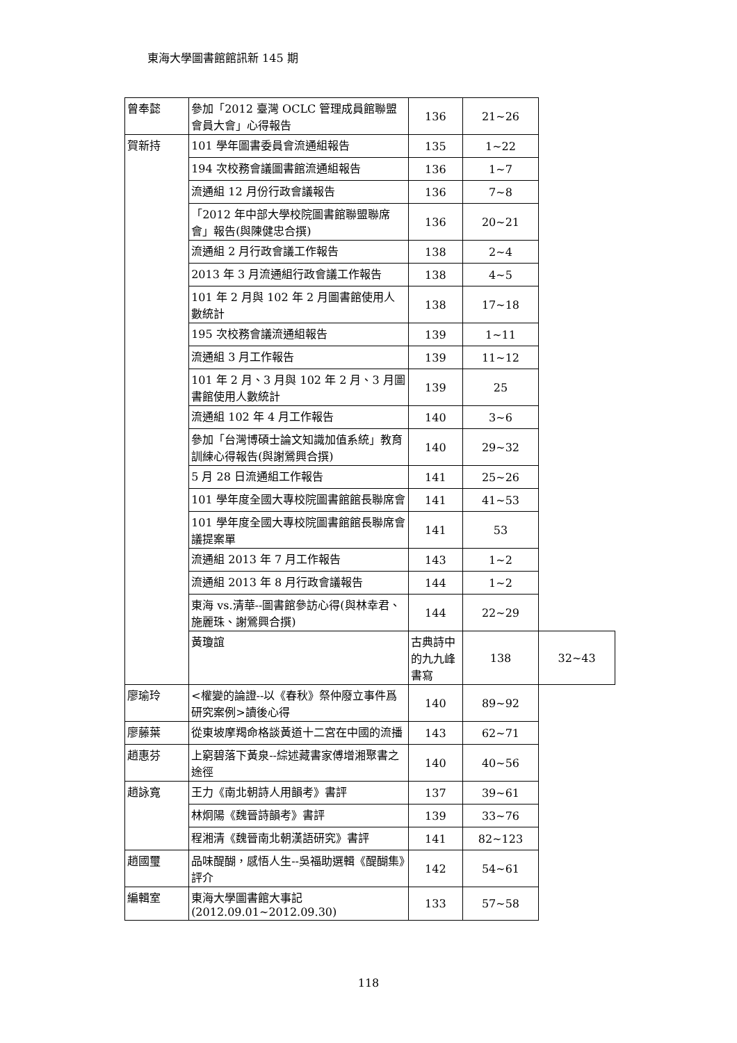東海大學圖書館館訊新 145 期
| 曾奉懿 | 參加「2012 臺灣 OCLC 管理成員館聯盟會員大會」心得報告 | 136 | 21~26 | |
| 賀新持 | 101 學年圖書委員會流通組報告 | 135 | 1~22 | |
| | 194 次校務會議圖書館流通組報告 | 136 | 1~7 | |
| | 流通組 12 月份行政會議報告 | 136 | 7~8 | |
| | 「2012 年中部大學校院圖書館聯盟聯席會」報告(與陳健忠合撰) | 136 | 20~21 | |
| | 流通組 2 月行政會議工作報告 | 138 | 2~4 | |
| | 2013 年 3 月流通組行政會議工作報告 | 138 | 4~5 | |
| | 101 年 2 月與 102 年 2 月圖書館使用人數統計 | 138 | 17~18 | |
| | 195 次校務會議流通組報告 | 139 | 1~11 | |
| | 流通組 3 月工作報告 | 139 | 11~12 | |
| | 101 年 2 月、3 月與 102 年 2 月、3 月圖書館使用人數統計 | 139 | 25 | |
| | 流通組 102 年 4 月工作報告 | 140 | 3~6 | |
| | 參加「台灣博碩士論文知識加值系統」教育訓練心得報告(與謝鶯興合撰) | 140 | 29~32 | |
| | 5 月 28 日流通組工作報告 | 141 | 25~26 | |
| | 101 學年度全國大專校院圖書館館長聯席會 | 141 | 41~53 | |
| | 101 學年度全國大專校院圖書館館長聯席會議提案單 | 141 | 53 | |
| | 流通組 2013 年 7 月工作報告 | 143 | 1~2 | |
| | 流通組 2013 年 8 月行政會議報告 | 144 | 1~2 | |
| | 東海 vs.清華--圖書館參訪心得(與林幸君、施麗珠、謝鶯興合撰) | 144 | 22~29 | |
| | 黃瓊誼 | 古典詩中的九九峰書寫 | 138 | 32~43 |
| 廖瑜玲 | <權變的論證--以《春秋》祭仲廢立事件爲研究案例>讀後心得 | 140 | 89~92 | |
| 廖藤葉 | 從東坡摩羯命格談黃道十二宮在中國的流播 | 143 | 62~71 | |
| 趙惠芬 | 上窮碧落下黃泉--綜述藏書家傅增湘聚書之途徑 | 140 | 40~56 | |
| 趙詠寬 | 王力《南北朝詩人用韻考》書評 | 137 | 39~61 | |
| | 林炯陽《魏晉詩韻考》書評 | 139 | 33~76 | |
| | 程湘清《魏晉南北朝漢語研究》書評 | 141 | 82~123 | |
| 趙國璽 | 品味醍醐，感悟人生--吳福助選輯《醍醐集》評介 | 142 | 54~61 | |
| 編輯室 | 東海大學圖書館大事記(2012.09.01~2012.09.30) | 133 | 57~58 | |
118